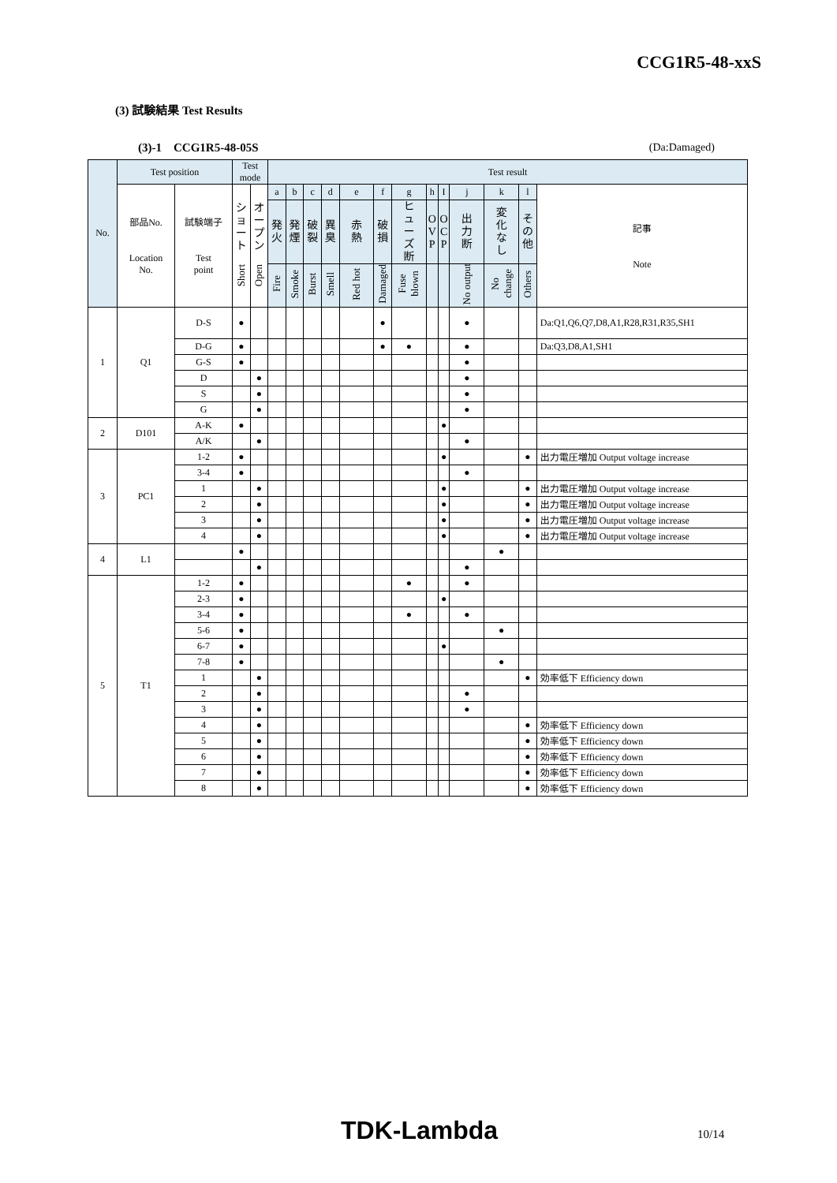CCG1R5-48-xxS
(3) 試験結果 Test Results
(3)-1 CCG1R5-48-05S (Da:Damaged)
| No. | Test position | | Test mode | | Test result | | | | | | | | | | | | |
| --- | --- | --- | --- | --- | --- | --- | --- | --- | --- | --- | --- | --- | --- | --- | --- | --- | --- |
| | 部品No. Location No. | 試験端子 Test point | シ ョ ー ト Short | オ ー プ ン Open | a | b | c | d | e | f | g | h | I | j | k | l | 記事 Note |
| | | | | | 発 火 | 発 煙 | 破 裂 | 異 臭 | 赤 熱 | 破 損 | ヒ ュ ー ズ 断 | O V P | O C P | 出 力 断 | 変 化 な し | そ の 他 | |
| | | | | | Fire | Smoke | Burst | Smell | Red hot | Damaged | Fuse blown | | | No output | No change | Others | |
| 1 | Q1 | D-S | ● | | | | | | | ● | | | | ● | | | Da:Q1,Q6,Q7,D8,A1,R28,R31,R35,SH1 |
| | | D-G | ● | | | | | | | ● | ● | | | ● | | | Da:Q3,D8,A1,SH1 |
| | | G-S | ● | | | | | | | | | | | ● | | | |
| | | D | | ● | | | | | | | | | | ● | | | |
| | | S | | ● | | | | | | | | | | ● | | | |
| | | G | | ● | | | | | | | | | | ● | | | |
| 2 | D101 | A-K | ● | | | | | | | | | | ● | | | | |
| | | A/K | | ● | | | | | | | | | | ● | | | |
| 3 | PC1 | 1-2 | ● | | | | | | | | | | ● | | | ● | 出力電圧増加 Output voltage increase |
| | | 3-4 | ● | | | | | | | | | | | ● | | | |
| | | 1 | | ● | | | | | | | | | ● | | | ● | 出力電圧増加 Output voltage increase |
| | | 2 | | ● | | | | | | | | | ● | | | ● | 出力電圧増加 Output voltage increase |
| | | 3 | | ● | | | | | | | | | ● | | | ● | 出力電圧増加 Output voltage increase |
| | | 4 | | ● | | | | | | | | | ● | | | ● | 出力電圧増加 Output voltage increase |
| 4 | L1 | | ● | | | | | | | | | | | | ● | | |
| | | | | ● | | | | | | | | | | ● | | | |
| 5 | T1 | 1-2 | ● | | | | | | | | ● | | | ● | | | |
| | | 2-3 | ● | | | | | | | | | | ● | | | | |
| | | 3-4 | ● | | | | | | | | ● | | | ● | | | |
| | | 5-6 | ● | | | | | | | | | | | | ● | | |
| | | 6-7 | ● | | | | | | | | | | ● | | | | |
| | | 7-8 | ● | | | | | | | | | | | | ● | | |
| | | 1 | | ● | | | | | | | | | | | | ● | 効率低下 Efficiency down |
| | | 2 | | ● | | | | | | | | | | ● | | | |
| | | 3 | | ● | | | | | | | | | | ● | | | |
| | | 4 | | ● | | | | | | | | | | | | ● | 効率低下 Efficiency down |
| | | 5 | | ● | | | | | | | | | | | | ● | 効率低下 Efficiency down |
| | | 6 | | ● | | | | | | | | | | | | ● | 効率低下 Efficiency down |
| | | 7 | | ● | | | | | | | | | | | | ● | 効率低下 Efficiency down |
| | | 8 | | ● | | | | | | | | | | | | ● | 効率低下 Efficiency down |
TDK-Lambda 10/14